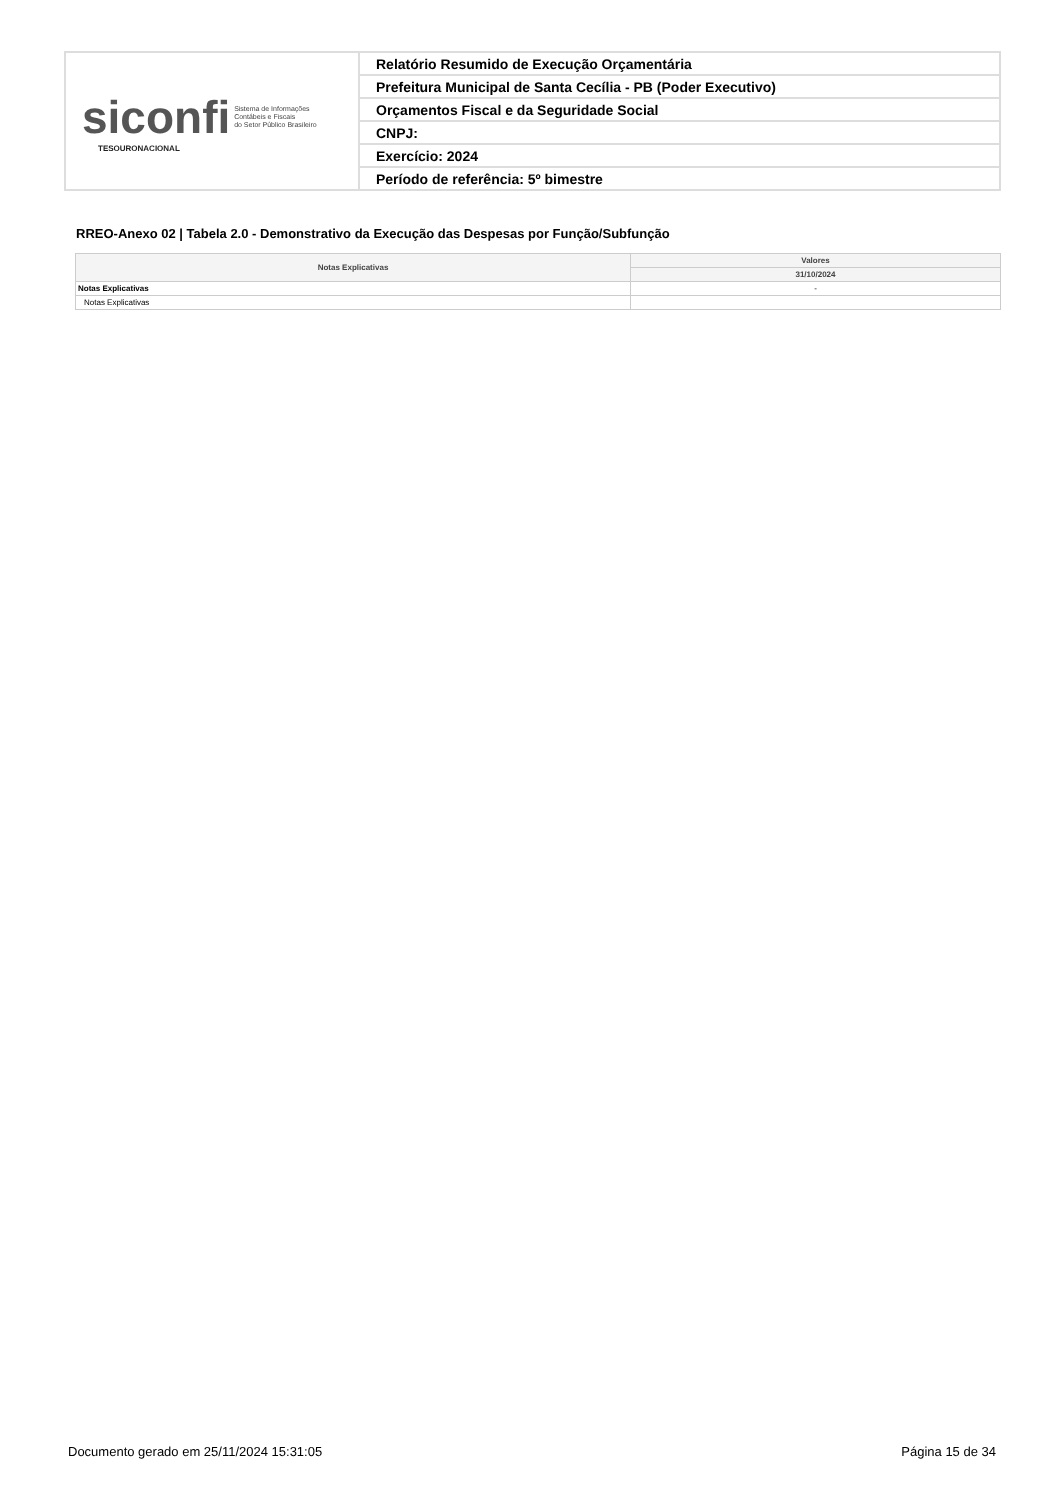| siconfi Sistema de Informações Contábeis e Fiscais do Setor Público Brasileiro TESOURONACIONAL | Relatório Resumido de Execução Orçamentária |
| | Prefeitura Municipal de Santa Cecília - PB (Poder Executivo) |
| | Orçamentos Fiscal e da Seguridade Social |
| | CNPJ: |
| | Exercício: 2024 |
| | Período de referência: 5º bimestre |
RREO-Anexo 02 | Tabela 2.0 - Demonstrativo da Execução das Despesas por Função/Subfunção
| Notas Explicativas | Valores |
| --- | --- |
| | 31/10/2024 |
| Notas Explicativas | - |
| Notas Explicativas | |
Documento gerado em 25/11/2024 15:31:05
Página 15 de 34